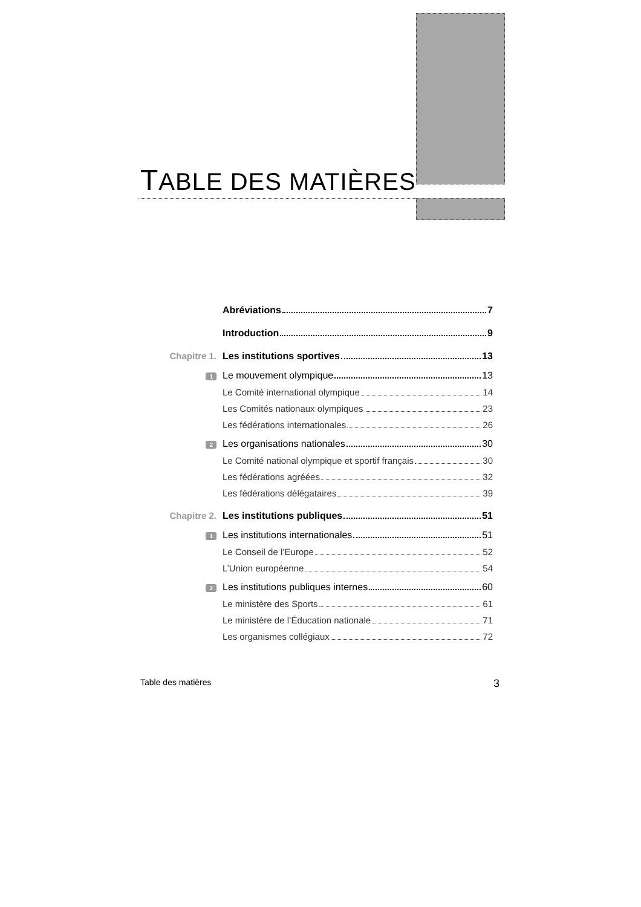TABLE DES MATIÈRES
Abréviations 7
Introduction 9
Chapitre 1. Les institutions sportives 13
1 Le mouvement olympique 13
Le Comité international olympique 14
Les Comités nationaux olympiques 23
Les fédérations internationales 26
2 Les organisations nationales 30
Le Comité national olympique et sportif français 30
Les fédérations agréées 32
Les fédérations délégataires 39
Chapitre 2. Les institutions publiques 51
1 Les institutions internationales 51
Le Conseil de l’Europe 52
L’Union européenne 54
2 Les institutions publiques internes 60
Le ministère des Sports 61
Le ministère de l’Éducation nationale 71
Les organismes collégiaux 72
Table des matières 3